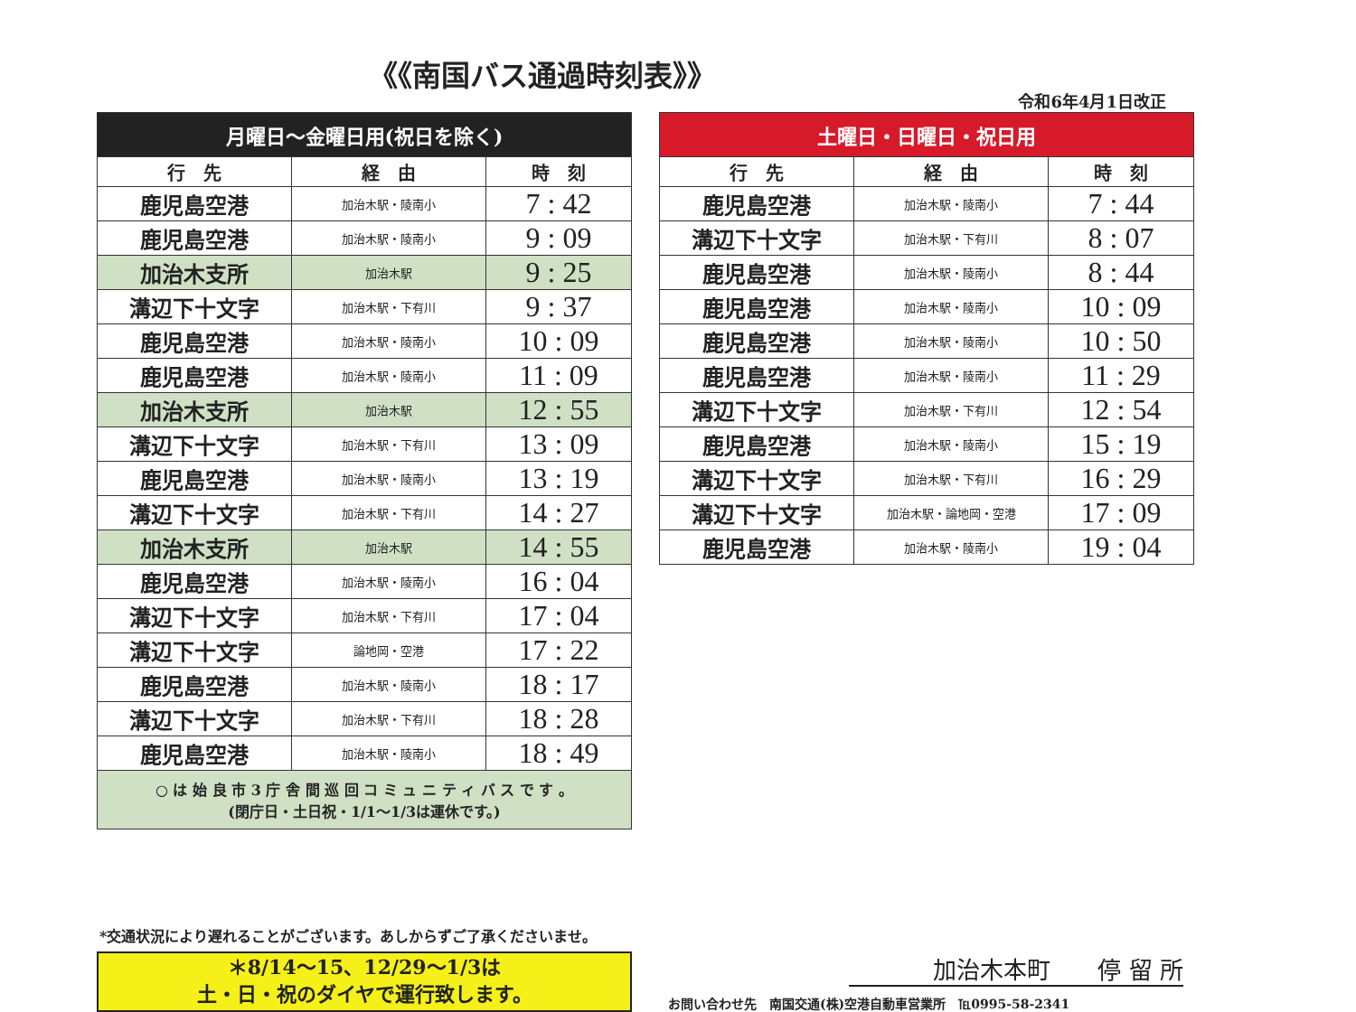《《南国バス通過時刻表》》
令和6年4月1日改正
| 月曜日～金曜日用(祝日を除く) | | |
| --- | --- | --- |
| 行 先 | 経 由 | 時 刻 |
| 鹿児島空港 | 加治木駅・陵南小 | 7 : 42 |
| 鹿児島空港 | 加治木駅・陵南小 | 9 : 09 |
| 加治木支所 | 加治木駅 | 9 : 25 |
| 溝辺下十文字 | 加治木駅・下有川 | 9 : 37 |
| 鹿児島空港 | 加治木駅・陵南小 | 10 : 09 |
| 鹿児島空港 | 加治木駅・陵南小 | 11 : 09 |
| 加治木支所 | 加治木駅 | 12 : 55 |
| 溝辺下十文字 | 加治木駅・下有川 | 13 : 09 |
| 鹿児島空港 | 加治木駅・陵南小 | 13 : 19 |
| 溝辺下十文字 | 加治木駅・下有川 | 14 : 27 |
| 加治木支所 | 加治木駅 | 14 : 55 |
| 鹿児島空港 | 加治木駅・陵南小 | 16 : 04 |
| 溝辺下十文字 | 加治木駅・下有川 | 17 : 04 |
| 溝辺下十文字 | 論地岡・空港 | 17 : 22 |
| 鹿児島空港 | 加治木駅・陵南小 | 18 : 17 |
| 溝辺下十文字 | 加治木駅・下有川 | 18 : 28 |
| 鹿児島空港 | 加治木駅・陵南小 | 18 : 49 |
| ○ は 始 良 市 3 庁 舎 間 巡 回 コ ミ ュ ニ テ ィ バ ス で す 。 (閉庁日・土日祝・1/1～1/3は運休です。) | | |
| 土曜日・日曜日・祝日用 | | |
| --- | --- | --- |
| 行 先 | 経 由 | 時 刻 |
| 鹿児島空港 | 加治木駅・陵南小 | 7 : 44 |
| 溝辺下十文字 | 加治木駅・下有川 | 8 : 07 |
| 鹿児島空港 | 加治木駅・陵南小 | 8 : 44 |
| 鹿児島空港 | 加治木駅・陵南小 | 10 : 09 |
| 鹿児島空港 | 加治木駅・陵南小 | 10 : 50 |
| 鹿児島空港 | 加治木駅・陵南小 | 11 : 29 |
| 溝辺下十文字 | 加治木駅・下有川 | 12 : 54 |
| 鹿児島空港 | 加治木駅・陵南小 | 15 : 19 |
| 溝辺下十文字 | 加治木駅・下有川 | 16 : 29 |
| 溝辺下十文字 | 加治木駅・論地岡・空港 | 17 : 09 |
| 鹿児島空港 | 加治木駅・陵南小 | 19 : 04 |
*交通状況により遅れることがございます。あしからずご了承くださいませ。
＊8/14～15、12/29～1/3は
土・日・祝のダイヤで運行致します。
加治木本町　　停 留 所
お問い合わせ先　南国交通(株)空港自動車営業所　℡0995-58-2341